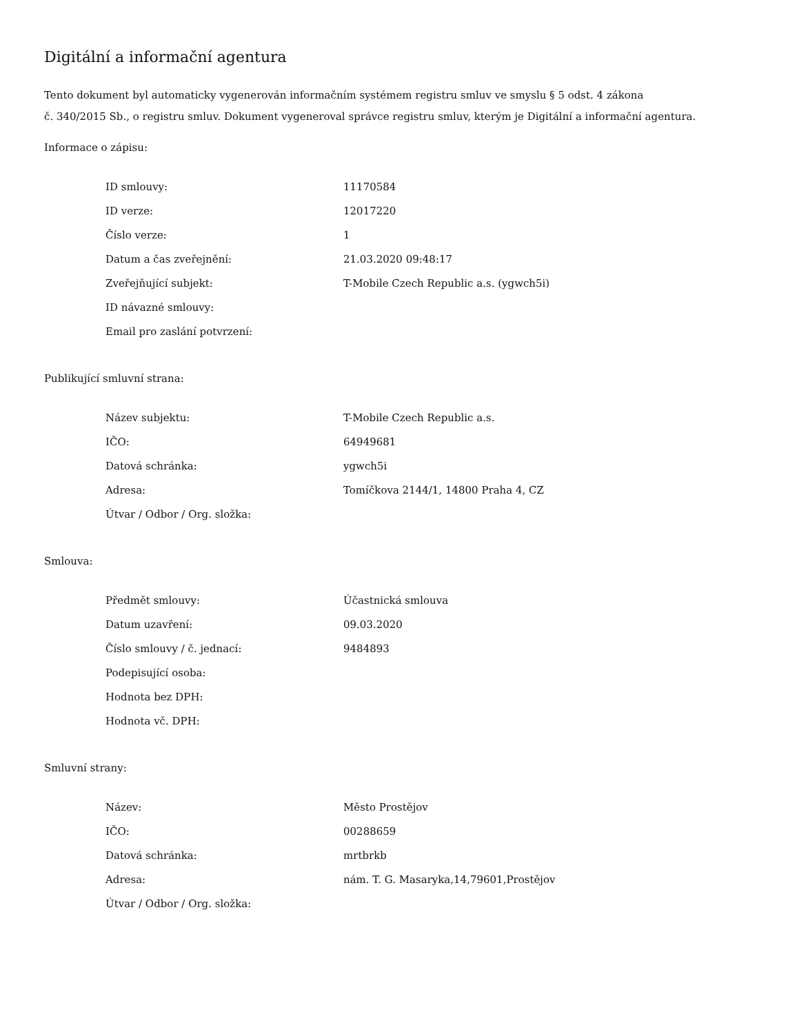Digitální a informační agentura
Tento dokument byl automaticky vygenerován informačním systémem registru smluv ve smyslu § 5 odst. 4 zákona
č. 340/2015 Sb., o registru smluv. Dokument vygeneroval správce registru smluv, kterým je Digitální a informační agentura.
Informace o zápisu:
| ID smlouvy: | 11170584 |
| ID verze: | 12017220 |
| Číslo verze: | 1 |
| Datum a čas zveřejnění: | 21.03.2020 09:48:17 |
| Zveřejňující subjekt: | T-Mobile Czech Republic a.s. (ygwch5i) |
| ID návazné smlouvy: | |
| Email pro zaslání potvrzení: | |
Publikující smluvní strana:
| Název subjektu: | T-Mobile Czech Republic a.s. |
| IČO: | 64949681 |
| Datová schránka: | ygwch5i |
| Adresa: | Tomíčkova 2144/1, 14800 Praha 4, CZ |
| Útvar / Odbor / Org. složka: | |
Smlouva:
| Předmět smlouvy: | Účastnická smlouva |
| Datum uzavření: | 09.03.2020 |
| Číslo smlouvy / č. jednací: | 9484893 |
| Podepisující osoba: | |
| Hodnota bez DPH: | |
| Hodnota vč. DPH: | |
Smluvní strany:
| Název: | Město Prostějov |
| IČO: | 00288659 |
| Datová schránka: | mrtbrkb |
| Adresa: | nám. T. G. Masaryka,14,79601,Prostějov |
| Útvar / Odbor / Org. složka: | |